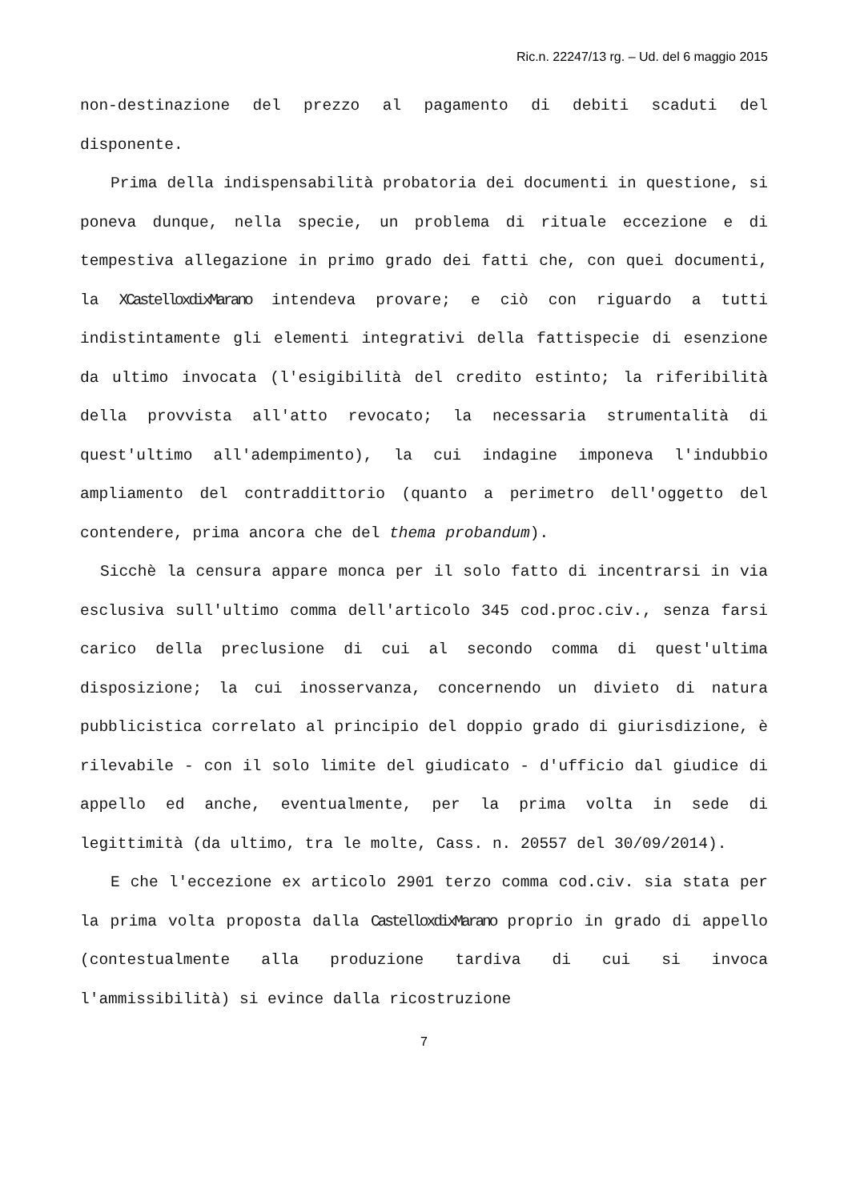Ric.n. 22247/13 rg. – Ud. del 6 maggio 2015
non-destinazione del prezzo al pagamento di debiti scaduti del disponente.
Prima della indispensabilità probatoria dei documenti in questione, si poneva dunque, nella specie, un problema di rituale eccezione e di tempestiva allegazione in primo grado dei fatti che, con quei documenti, la XCastelloxdixMarano intendeva provare; e ciò con riguardo a tutti indistintamente gli elementi integrativi della fattispecie di esenzione da ultimo invocata (l'esigibilità del credito estinto; la riferibilità della provvista all'atto revocato; la necessaria strumentalità di quest'ultimo all'adempimento), la cui indagine imponeva l'indubbio ampliamento del contraddittorio (quanto a perimetro dell'oggetto del contendere, prima ancora che del thema probandum).
Sicchè la censura appare monca per il solo fatto di incentrarsi in via esclusiva sull'ultimo comma dell'articolo 345 cod.proc.civ., senza farsi carico della preclusione di cui al secondo comma di quest'ultima disposizione; la cui inosservanza, concernendo un divieto di natura pubblicistica correlato al principio del doppio grado di giurisdizione, è rilevabile - con il solo limite del giudicato - d'ufficio dal giudice di appello ed anche, eventualmente, per la prima volta in sede di legittimità (da ultimo, tra le molte, Cass. n. 20557 del 30/09/2014).
E che l'eccezione ex articolo 2901 terzo comma cod.civ. sia stata per la prima volta proposta dalla CastelloxdixMarano proprio in grado di appello (contestualmente alla produzione tardiva di cui si invoca l'ammissibilità) si evince dalla ricostruzione
7